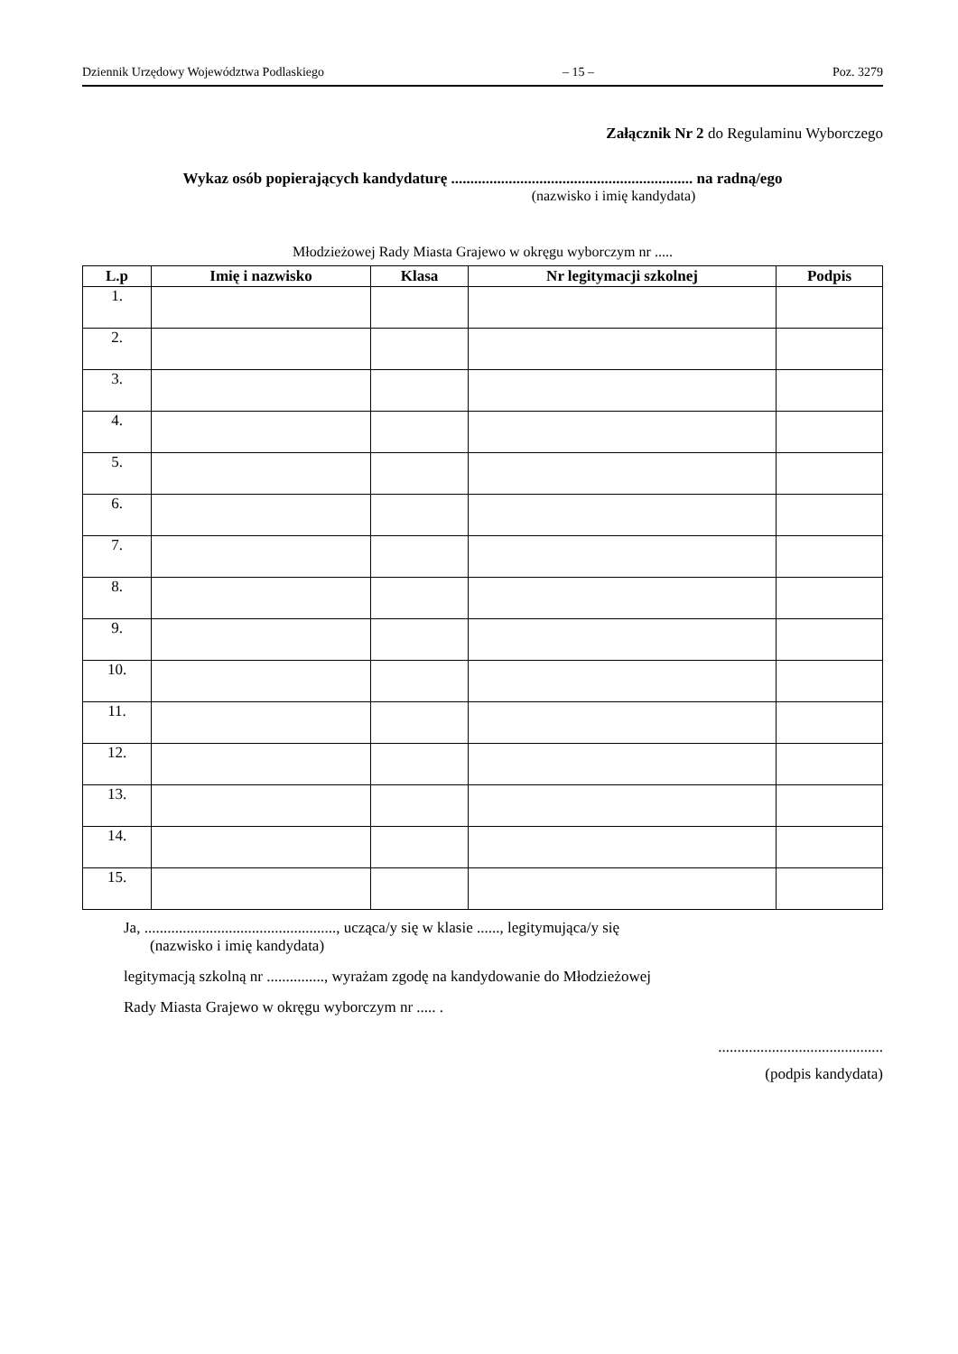Dziennik Urzędowy Województwa Podlaskiego – 15 – Poz. 3279
Załącznik Nr 2 do Regulaminu Wyborczego
Wykaz osób popierających kandydaturę ............................................................... na radną/ego
(nazwisko i imię kandydata)
Młodzieżowej Rady Miasta Grajewo w okręgu wyborczym nr .....
| L.p | Imię i nazwisko | Klasa | Nr legitymacji szkolnej | Podpis |
| --- | --- | --- | --- | --- |
| 1. | | | | |
| 2. | | | | |
| 3. | | | | |
| 4. | | | | |
| 5. | | | | |
| 6. | | | | |
| 7. | | | | |
| 8. | | | | |
| 9. | | | | |
| 10. | | | | |
| 11. | | | | |
| 12. | | | | |
| 13. | | | | |
| 14. | | | | |
| 15. | | | | |
Ja, .................................................., ucząca/y się w klasie ......, legitymująca/y się
(nazwisko i imię kandydata)
legitymacją szkolną nr ..............., wyrażam zgodę na kandydowanie do Młodzieżowej
Rady Miasta Grajewo w okręgu wyborczym nr ..... .
...........................................
(podpis kandydata)